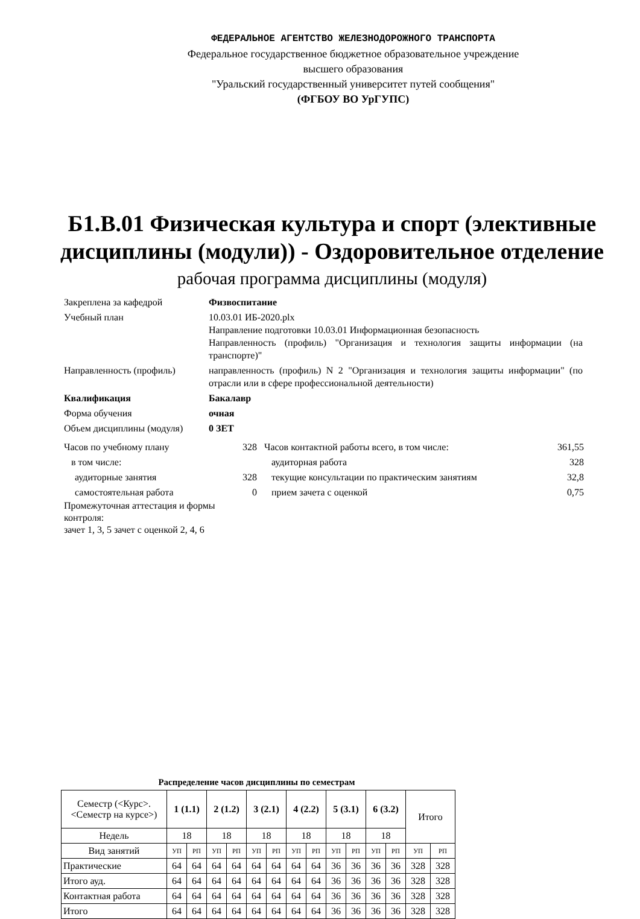ФЕДЕРАЛЬНОЕ АГЕНТСТВО ЖЕЛЕЗНОДОРОЖНОГО ТРАНСПОРТА
Федеральное государственное бюджетное образовательное учреждение
высшего образования
"Уральский государственный университет путей сообщения"
(ФГБОУ ВО УрГУПС)
Б1.В.01 Физическая культура и спорт (элективные дисциплины (модули)) - Оздоровительное отделение
рабочая программа дисциплины (модуля)
Закреплена за кафедрой Физвоспитание
Учебный план 10.03.01 ИБ-2020.plx
Направление подготовки 10.03.01 Информационная безопасность
Направленность (профиль) "Организация и технология защиты информации (на транспорте)"
Направленность (профиль) направленность (профиль) N 2 "Организация и технология защиты информации" (по отрасли или в сфере профессиональной деятельности)
Квалификация Бакалавр
Форма обучения очная
Объем дисциплины (модуля) 0 ЗЕТ
Часов по учебному плану 328
в том числе:
аудиторные занятия 328
самостоятельная работа 0
Промежуточная аттестация и формы контроля:
зачет 1, 3, 5 зачет с оценкой 2, 4, 6
Часов контактной работы всего, в том числе: 361,55
аудиторная работа 328
текущие консультации по практическим занятиям 32,8
прием зачета с оценкой 0,75
Распределение часов дисциплины по семестрам
| Семестр (<Курс>.<Семестр на курсе>) | 1 (1.1) | | 2 (1.2) | | 3 (2.1) | | 4 (2.2) | | 5 (3.1) | | 6 (3.2) | | Итого | |
| Недель | 18 | | 18 | | 18 | | 18 | | 18 | | 18 | | | |
| Вид занятий | УП | РП | УП | РП | УП | РП | УП | РП | УП | РП | УП | РП | УП | РП |
| Практические | 64 | 64 | 64 | 64 | 64 | 64 | 64 | 64 | 36 | 36 | 36 | 36 | 328 | 328 |
| Итого ауд. | 64 | 64 | 64 | 64 | 64 | 64 | 64 | 64 | 36 | 36 | 36 | 36 | 328 | 328 |
| Контактная работа | 64 | 64 | 64 | 64 | 64 | 64 | 64 | 64 | 36 | 36 | 36 | 36 | 328 | 328 |
| Итого | 64 | 64 | 64 | 64 | 64 | 64 | 64 | 64 | 36 | 36 | 36 | 36 | 328 | 328 |